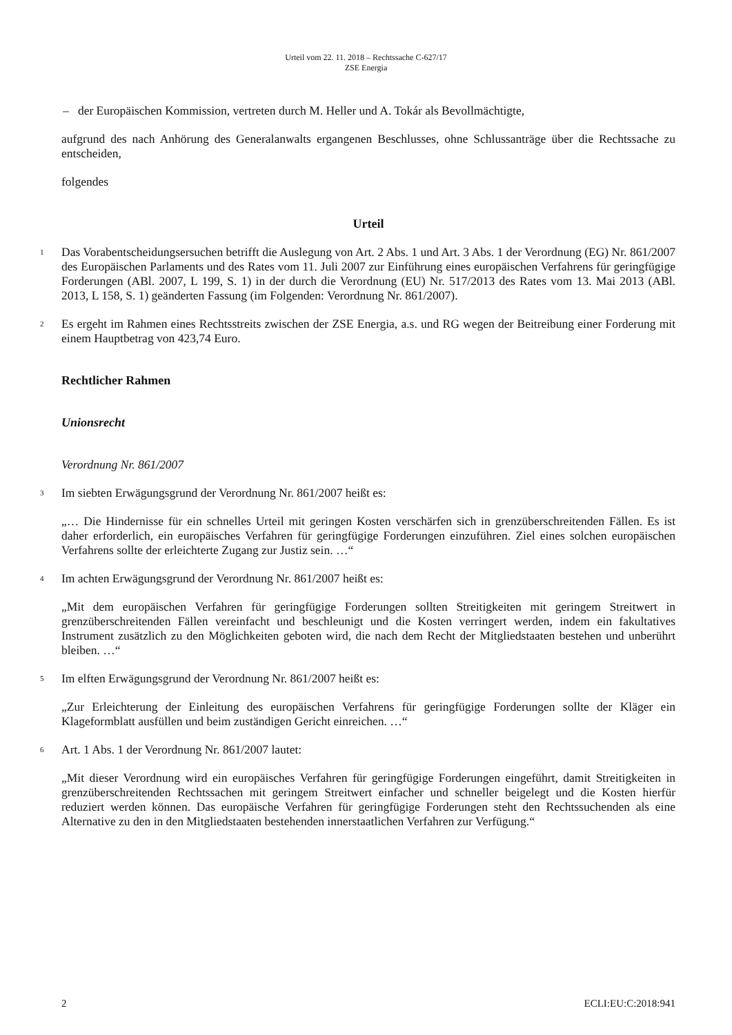Urteil vom 22. 11. 2018 – Rechtssache C-627/17
ZSE Energia
– der Europäischen Kommission, vertreten durch M. Heller und A. Tokár als Bevollmächtigte,
aufgrund des nach Anhörung des Generalanwalts ergangenen Beschlusses, ohne Schlussanträge über die Rechtssache zu entscheiden,
folgendes
Urteil
1 Das Vorabentscheidungsersuchen betrifft die Auslegung von Art. 2 Abs. 1 und Art. 3 Abs. 1 der Verordnung (EG) Nr. 861/2007 des Europäischen Parlaments und des Rates vom 11. Juli 2007 zur Einführung eines europäischen Verfahrens für geringfügige Forderungen (ABl. 2007, L 199, S. 1) in der durch die Verordnung (EU) Nr. 517/2013 des Rates vom 13. Mai 2013 (ABl. 2013, L 158, S. 1) geänderten Fassung (im Folgenden: Verordnung Nr. 861/2007).
2 Es ergeht im Rahmen eines Rechtsstreits zwischen der ZSE Energia, a.s. und RG wegen der Beitreibung einer Forderung mit einem Hauptbetrag von 423,74 Euro.
Rechtlicher Rahmen
Unionsrecht
Verordnung Nr. 861/2007
3 Im siebten Erwägungsgrund der Verordnung Nr. 861/2007 heißt es:
„… Die Hindernisse für ein schnelles Urteil mit geringen Kosten verschärfen sich in grenzüberschreitenden Fällen. Es ist daher erforderlich, ein europäisches Verfahren für geringfügige Forderungen einzuführen. Ziel eines solchen europäischen Verfahrens sollte der erleichterte Zugang zur Justiz sein. …“
4 Im achten Erwägungsgrund der Verordnung Nr. 861/2007 heißt es:
„Mit dem europäischen Verfahren für geringfügige Forderungen sollten Streitigkeiten mit geringem Streitwert in grenzüberschreitenden Fällen vereinfacht und beschleunigt und die Kosten verringert werden, indem ein fakultatives Instrument zusätzlich zu den Möglichkeiten geboten wird, die nach dem Recht der Mitgliedstaaten bestehen und unberührt bleiben. …“
5 Im elften Erwägungsgrund der Verordnung Nr. 861/2007 heißt es:
„Zur Erleichterung der Einleitung des europäischen Verfahrens für geringfügige Forderungen sollte der Kläger ein Klageformblatt ausfüllen und beim zuständigen Gericht einreichen. …“
6 Art. 1 Abs. 1 der Verordnung Nr. 861/2007 lautet:
„Mit dieser Verordnung wird ein europäisches Verfahren für geringfügige Forderungen eingeführt, damit Streitigkeiten in grenzüberschreitenden Rechtssachen mit geringem Streitwert einfacher und schneller beigelegt und die Kosten hierfür reduziert werden können. Das europäische Verfahren für geringfügige Forderungen steht den Rechtssuchenden als eine Alternative zu den in den Mitgliedstaaten bestehenden innerstaatlichen Verfahren zur Verfügung.“
2 ECLI:EU:C:2018:941